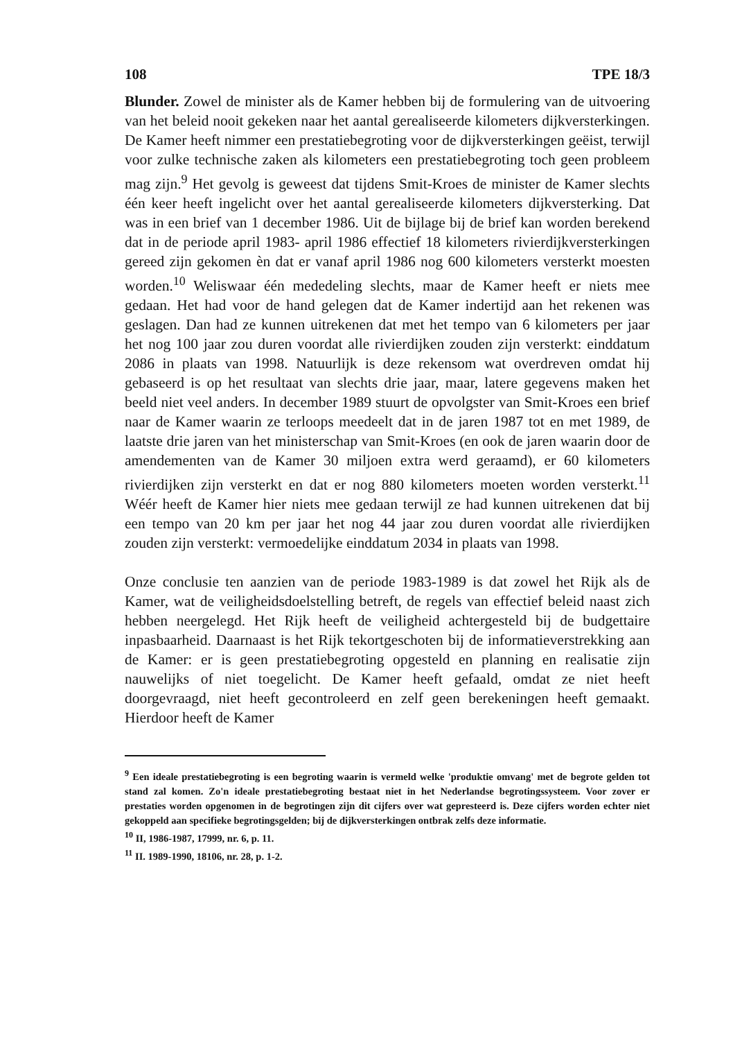108 TPE 18/3
Blunder. Zowel de minister als de Kamer hebben bij de formulering van de uitvoering van het beleid nooit gekeken naar het aantal gerealiseerde kilometers dijkversterkingen. De Kamer heeft nimmer een prestatiebegroting voor de dijkversterkingen geëist, terwijl voor zulke technische zaken als kilometers een prestatiebegroting toch geen probleem mag zijn.<sup>9</sup> Het gevolg is geweest dat tijdens Smit-Kroes de minister de Kamer slechts één keer heeft ingelicht over het aantal gerealiseerde kilometers dijkversterking. Dat was in een brief van 1 december 1986. Uit de bijlage bij de brief kan worden berekend dat in de periode april 1983- april 1986 effectief 18 kilometers rivierdijkversterkingen gereed zijn gekomen èn dat er vanaf april 1986 nog 600 kilometers versterkt moesten worden.<sup>10</sup> Weliswaar één mededeling slechts, maar de Kamer heeft er niets mee gedaan. Het had voor de hand gelegen dat de Kamer indertijd aan het rekenen was geslagen. Dan had ze kunnen uitrekenen dat met het tempo van 6 kilometers per jaar het nog 100 jaar zou duren voordat alle rivierdijken zouden zijn versterkt: einddatum 2086 in plaats van 1998. Natuurlijk is deze rekensom wat overdreven omdat hij gebaseerd is op het resultaat van slechts drie jaar, maar, latere gegevens maken het beeld niet veel anders. In december 1989 stuurt de opvolgster van Smit-Kroes een brief naar de Kamer waarin ze terloops meedeelt dat in de jaren 1987 tot en met 1989, de laatste drie jaren van het ministerschap van Smit-Kroes (en ook de jaren waarin door de amendementen van de Kamer 30 miljoen extra werd geraamd), er 60 kilometers rivierdijken zijn versterkt en dat er nog 880 kilometers moeten worden versterkt.<sup>11</sup> Wéér heeft de Kamer hier niets mee gedaan terwijl ze had kunnen uitrekenen dat bij een tempo van 20 km per jaar het nog 44 jaar zou duren voordat alle rivierdijken zouden zijn versterkt: vermoedelijke einddatum 2034 in plaats van 1998.
Onze conclusie ten aanzien van de periode 1983-1989 is dat zowel het Rijk als de Kamer, wat de veiligheidsdoelstelling betreft, de regels van effectief beleid naast zich hebben neergelegd. Het Rijk heeft de veiligheid achtergesteld bij de budgettaire inpasbaarheid. Daarnaast is het Rijk tekortgeschoten bij de informatieverstrekking aan de Kamer: er is geen prestatiebegroting opgesteld en planning en realisatie zijn nauwelijks of niet toegelicht. De Kamer heeft gefaald, omdat ze niet heeft doorgevraagd, niet heeft gecontroleerd en zelf geen berekeningen heeft gemaakt. Hierdoor heeft de Kamer
<sup>9</sup> Een ideale prestatiebegroting is een begroting waarin is vermeld welke 'produktie omvang' met de begrote gelden tot stand zal komen. Zo'n ideale prestatiebegroting bestaat niet in het Nederlandse begrotingssysteem. Voor zover er prestaties worden opgenomen in de begrotingen zijn dit cijfers over wat gepresteerd is. Deze cijfers worden echter niet gekoppeld aan specifieke begrotingsgelden; bij de dijkversterkingen ontbrak zelfs deze informatie.
<sup>10</sup> II, 1986-1987, 17999, nr. 6, p. 11.
<sup>11</sup> II. 1989-1990, 18106, nr. 28, p. 1-2.